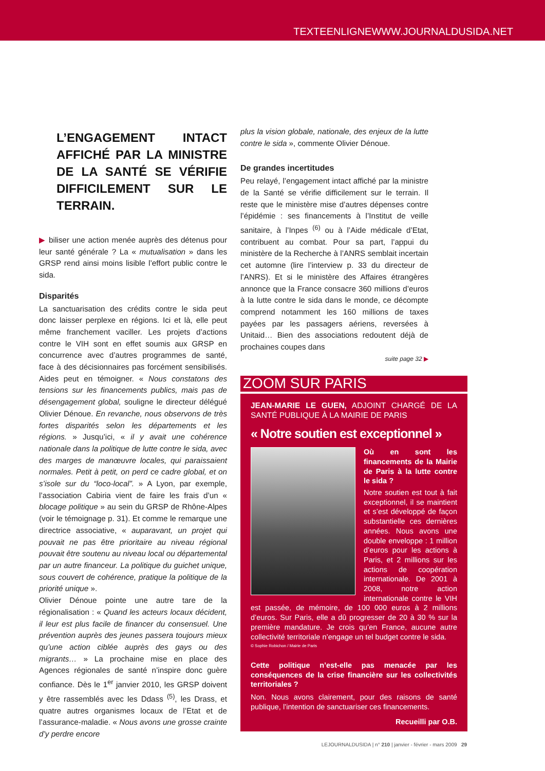TEXTEENLIGNEWWW.JOURNALDUSIDA.NET
L’ENGAGEMENT INTACT AFFICHÉ PAR LA MINISTRE DE LA SANTÉ SE VÉRIFIE DIFFICILEMENT SUR LE TERRAIN.
▶ biliser une action menée auprès des détenus pour leur santé générale ? La « mutualisation » dans les GRSP rend ainsi moins lisible l’effort public contre le sida.
Disparités
La sanctuarisation des crédits contre le sida peut donc laisser perplexe en régions. Ici et là, elle peut même franchement vaciller. Les projets d’actions contre le VIH sont en effet soumis aux GRSP en concurrence avec d’autres programmes de santé, face à des décisionnaires pas forcément sensibilisés. Aides peut en témoigner. « Nous constatons des tensions sur les financements publics, mais pas de désengagement global, souligne le directeur délégué Olivier Dénoue. En revanche, nous observons de très fortes disparités selon les départements et les régions. » Jusqu’ici, « il y avait une cohérence nationale dans la politique de lutte contre le sida, avec des marges de manœuvre locales, qui paraissaient normales. Petit à petit, on perd ce cadre global, et on s’isole sur du “loco-local”. » A Lyon, par exemple, l’association Cabiria vient de faire les frais d’un « blocage politique » au sein du GRSP de Rhône-Alpes (voir le témoignage p. 31). Et comme le remarque une directrice associative, « auparavant, un projet qui pouvait ne pas être prioritaire au niveau régional pouvait être soutenu au niveau local ou départemental par un autre financeur. La politique du guichet unique, sous couvert de cohérence, pratique la politique de la priorité unique ».
Olivier Dénoue pointe une autre tare de la régionalisation : « Quand les acteurs locaux décident, il leur est plus facile de financer du consensuel. Une prévention auprès des jeunes passera toujours mieux qu’une action ciblée auprès des gays ou des migrants… » La prochaine mise en place des Agences régionales de santé n’inspire donc guère confiance. Dès le 1<sup>er</sup> janvier 2010, les GRSP doivent y être rassemblés avec les Ddass <sup>(5)</sup>, les Drass, et quatre autres organismes locaux de l’Etat et de l’assurance-maladie. « Nous avons une grosse crainte d’y perdre encore
plus la vision globale, nationale, des enjeux de la lutte contre le sida », commente Olivier Dénoue.
De grandes incertitudes
Peu relayé, l’engagement intact affiché par la ministre de la Santé se vérifie difficilement sur le terrain. Il reste que le ministère mise d’autres dépenses contre l’épidémie : ses financements à l’Institut de veille sanitaire, à l’Inpes <sup>(6)</sup> ou à l’Aide médicale d’Etat, contribuent au combat. Pour sa part, l’appui du ministère de la Recherche à l’ANRS semblait incertain cet automne (lire l’interview p. 33 du directeur de l’ANRS). Et si le ministère des Affaires étrangères annonce que la France consacre 360 millions d’euros à la lutte contre le sida dans le monde, ce décompte comprend notamment les 160 millions de taxes payées par les passagers aériens, reversées à Unitaid… Bien des associations redoutent déjà de prochaines coupes dans
suite page 32 ▶
ZOOM SUR PARIS
JEAN-MARIE LE GUEN, ADJOINT CHARGÉ DE LA SANTÉ PUBLIQUE À LA MAIRIE DE PARIS
« Notre soutien est exceptionnel »
Où en sont les financements de la Mairie de Paris à la lutte contre le sida ?
Notre soutien est tout à fait exceptionnel, il se maintient et s’est développé de façon substantielle ces dernières années. Nous avons une double enveloppe : 1 million d’euros pour les actions à Paris, et 2 millions sur les actions de coopération internationale. De 2001 à 2008, notre action internationale contre le VIH est passée, de mémoire, de 100 000 euros à 2 millions d’euros. Sur Paris, elle a dû progresser de 20 à 30 % sur la première mandature. Je crois qu’en France, aucune autre collectivité territoriale n’engage un tel budget contre le sida.
© Sophie Robichon / Mairie de Paris
Cette politique n’est-elle pas menacée par les conséquences de la crise financière sur les collectivités territoriales ?
Non. Nous avons clairement, pour des raisons de santé publique, l’intention de sanctuariser ces financements.
Recueilli par O.B.
LEJOURNALDUSIDA | n° 210 | janvier - février - mars 2009 29